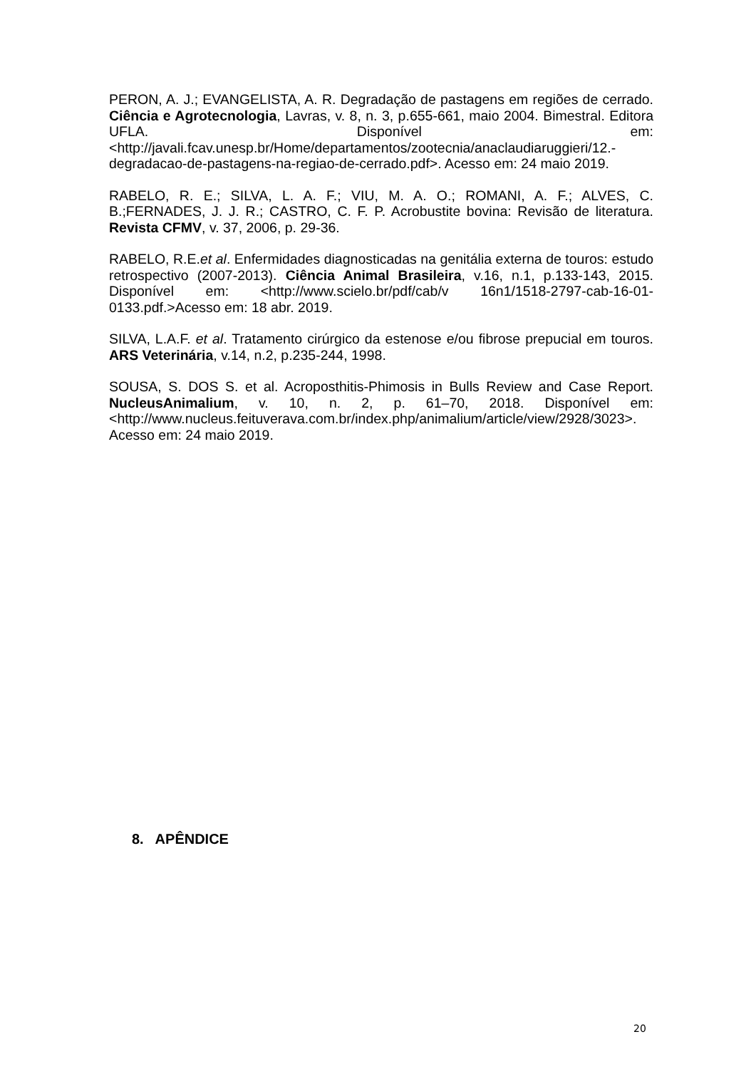PERON, A. J.; EVANGELISTA, A. R. Degradação de pastagens em regiões de cerrado. Ciência e Agrotecnologia, Lavras, v. 8, n. 3, p.655-661, maio 2004. Bimestral. Editora UFLA. Disponível em: <http://javali.fcav.unesp.br/Home/departamentos/zootecnia/anaclaudiaruggieri/12.-degradacao-de-pastagens-na-regiao-de-cerrado.pdf>. Acesso em: 24 maio 2019.
RABELO, R. E.; SILVA, L. A. F.; VIU, M. A. O.; ROMANI, A. F.; ALVES, C. B.;FERNADES, J. J. R.; CASTRO, C. F. P. Acrobustite bovina: Revisão de literatura. Revista CFMV, v. 37, 2006, p. 29-36.
RABELO, R.E.et al. Enfermidades diagnosticadas na genitália externa de touros: estudo retrospectivo (2007-2013). Ciência Animal Brasileira, v.16, n.1, p.133-143, 2015. Disponível em: <http://www.scielo.br/pdf/cab/v 16n1/1518-2797-cab-16-01-0133.pdf.>Acesso em: 18 abr. 2019.
SILVA, L.A.F. et al. Tratamento cirúrgico da estenose e/ou fibrose prepucial em touros. ARS Veterinária, v.14, n.2, p.235-244, 1998.
SOUSA, S. DOS S. et al. Acroposthitis-Phimosis in Bulls Review and Case Report. NucleusAnimalium, v. 10, n. 2, p. 61–70, 2018. Disponível em: <http://www.nucleus.feituverava.com.br/index.php/animalium/article/view/2928/3023>. Acesso em: 24 maio 2019.
8. APÊNDICE
20